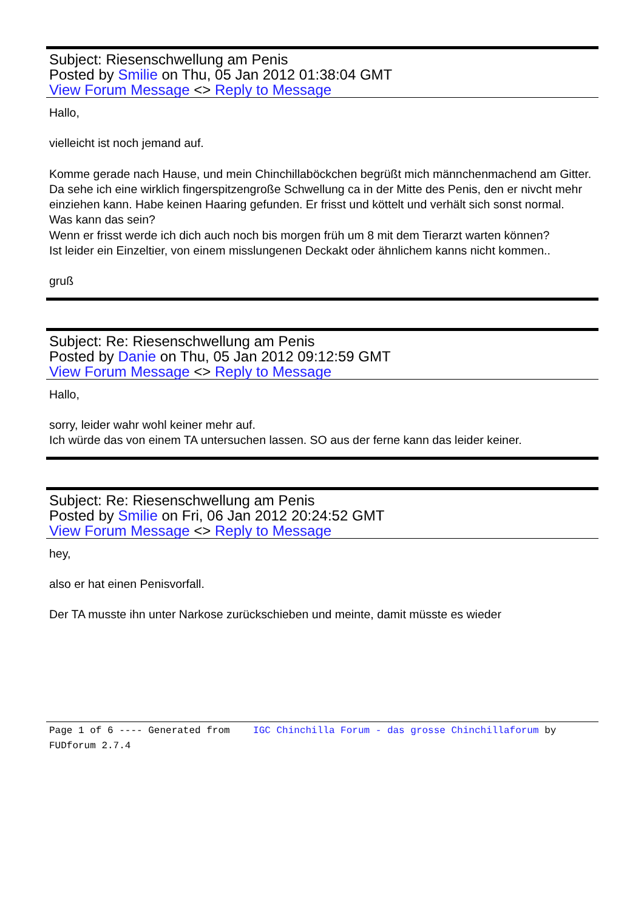Subject: Riesenschwellung am Penis
Posted by Smilie on Thu, 05 Jan 2012 01:38:04 GMT
View Forum Message <> Reply to Message
Hallo,
vielleicht ist noch jemand auf.
Komme gerade nach Hause, und mein Chinchillaböckchen begrüßt mich männchenmachend am Gitter.
Da sehe ich eine wirklich fingerspitzengroße Schwellung ca in der Mitte des Penis, den er nivcht mehr einziehen kann. Habe keinen Haaring gefunden. Er frisst und köttelt und verhält sich sonst normal.
Was kann das sein?
Wenn er frisst werde ich dich auch noch bis morgen früh um 8 mit dem Tierarzt warten können?
Ist leider ein Einzeltier, von einem misslungenen Deckakt oder ähnlichem kanns nicht kommen..
gruß
Subject: Re: Riesenschwellung am Penis
Posted by Danie on Thu, 05 Jan 2012 09:12:59 GMT
View Forum Message <> Reply to Message
Hallo,
sorry, leider wahr wohl keiner mehr auf.
Ich würde das von einem TA untersuchen lassen. SO aus der ferne kann das leider keiner.
Subject: Re: Riesenschwellung am Penis
Posted by Smilie on Fri, 06 Jan 2012 20:24:52 GMT
View Forum Message <> Reply to Message
hey,
also er hat einen Penisvorfall.
Der TA musste ihn unter Narkose zurückschieben und meinte, damit müsste es wieder
Page 1 of 6 ---- Generated from IGC Chinchilla Forum - das grosse Chinchillaforum by FUDforum 2.7.4